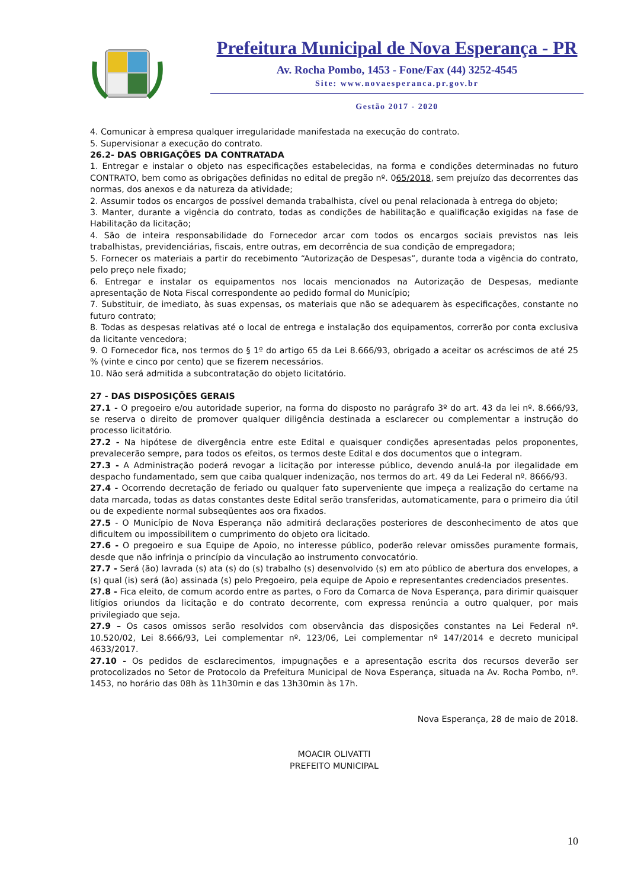Prefeitura Municipal de Nova Esperança - PR
Av. Rocha Pombo, 1453 - Fone/Fax (44) 3252-4545
Site: www.novaesperanca.pr.gov.br
Gestão 2017 - 2020
4. Comunicar à empresa qualquer irregularidade manifestada na execução do contrato.
5. Supervisionar a execução do contrato.
26.2- DAS OBRIGAÇÕES DA CONTRATADA
1. Entregar e instalar o objeto nas especificações estabelecidas, na forma e condições determinadas no futuro CONTRATO, bem como as obrigações definidas no edital de pregão nº. 065/2018, sem prejuízo das decorrentes das normas, dos anexos e da natureza da atividade;
2. Assumir todos os encargos de possível demanda trabalhista, cível ou penal relacionada à entrega do objeto;
3. Manter, durante a vigência do contrato, todas as condições de habilitação e qualificação exigidas na fase de Habilitação da licitação;
4. São de inteira responsabilidade do Fornecedor arcar com todos os encargos sociais previstos nas leis trabalhistas, previdenciárias, fiscais, entre outras, em decorrência de sua condição de empregadora;
5. Fornecer os materiais a partir do recebimento “Autorização de Despesas”, durante toda a vigência do contrato, pelo preço nele fixado;
6. Entregar e instalar os equipamentos nos locais mencionados na Autorização de Despesas, mediante apresentação de Nota Fiscal correspondente ao pedido formal do Município;
7. Substituir, de imediato, às suas expensas, os materiais que não se adequarem às especificações, constante no futuro contrato;
8. Todas as despesas relativas até o local de entrega e instalação dos equipamentos, correrão por conta exclusiva da licitante vencedora;
9. O Fornecedor fica, nos termos do § 1º do artigo 65 da Lei 8.666/93, obrigado a aceitar os acréscimos de até 25 % (vinte e cinco por cento) que se fizerem necessários.
10. Não será admitida a subcontratação do objeto licitatório.
27 - DAS DISPOSIÇÕES GERAIS
27.1 - O pregoeiro e/ou autoridade superior, na forma do disposto no parágrafo 3º do art. 43 da lei nº. 8.666/93, se reserva o direito de promover qualquer diligência destinada a esclarecer ou complementar a instrução do processo licitatório.
27.2 - Na hipótese de divergência entre este Edital e quaisquer condições apresentadas pelos proponentes, prevalecerão sempre, para todos os efeitos, os termos deste Edital e dos documentos que o integram.
27.3 - A Administração poderá revogar a licitação por interesse público, devendo anulá-la por ilegalidade em despacho fundamentado, sem que caiba qualquer indenização, nos termos do art. 49 da Lei Federal nº. 8666/93.
27.4 - Ocorrendo decretação de feriado ou qualquer fato superveniente que impeça a realização do certame na data marcada, todas as datas constantes deste Edital serão transferidas, automaticamente, para o primeiro dia útil ou de expediente normal subseqüentes aos ora fixados.
27.5 - O Município de Nova Esperança não admitirá declarações posteriores de desconhecimento de atos que dificultem ou impossibilitem o cumprimento do objeto ora licitado.
27.6 - O pregoeiro e sua Equipe de Apoio, no interesse público, poderão relevar omissões puramente formais, desde que não infrinja o princípio da vinculação ao instrumento convocatório.
27.7 - Será (ão) lavrada (s) ata (s) do (s) trabalho (s) desenvolvido (s) em ato público de abertura dos envelopes, a (s) qual (is) será (ão) assinada (s) pelo Pregoeiro, pela equipe de Apoio e representantes credenciados presentes.
27.8 - Fica eleito, de comum acordo entre as partes, o Foro da Comarca de Nova Esperança, para dirimir quaisquer litígios oriundos da licitação e do contrato decorrente, com expressa renúncia a outro qualquer, por mais privilegiado que seja.
27.9 – Os casos omissos serão resolvidos com observância das disposições constantes na Lei Federal nº. 10.520/02, Lei 8.666/93, Lei complementar nº. 123/06, Lei complementar nº 147/2014 e decreto municipal 4633/2017.
27.10 - Os pedidos de esclarecimentos, impugnações e a apresentação escrita dos recursos deverão ser protocolizados no Setor de Protocolo da Prefeitura Municipal de Nova Esperança, situada na Av. Rocha Pombo, nº. 1453, no horário das 08h às 11h30min e das 13h30min às 17h.
Nova Esperança, 28 de maio de 2018.
MOACIR OLIVATTI
PREFEITO MUNICIPAL
10